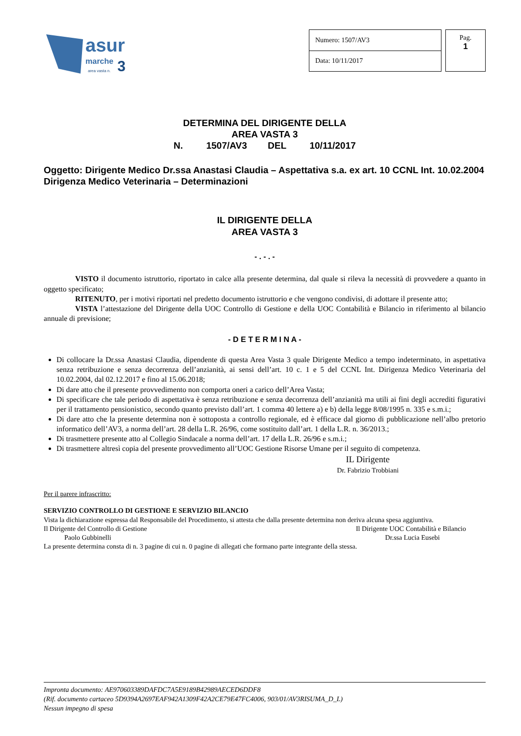asur
marche
3
area vasta n.
| Numero: 1507/AV3 |
| Data: 10/11/2017 |
Pag.
1
DETERMINA DEL DIRIGENTE DELLA
AREA VASTA 3
N. 1507/AV3 DEL 10/11/2017
Oggetto: Dirigente Medico Dr.ssa Anastasi Claudia – Aspettativa s.a. ex art. 10 CCNL Int. 10.02.2004 Dirigenza Medico Veterinaria – Determinazioni
IL DIRIGENTE DELLA
AREA VASTA 3
- . - . -
VISTO il documento istruttorio, riportato in calce alla presente determina, dal quale si rileva la necessità di provvedere a quanto in oggetto specificato;
RITENUTO, per i motivi riportati nel predetto documento istruttorio e che vengono condivisi, di adottare il presente atto;
VISTA l’attestazione del Dirigente della UOC Controllo di Gestione e della UOC Contabilità e Bilancio in riferimento al bilancio annuale di previsione;
- D E T E R M I N A -
Di collocare la Dr.ssa Anastasi Claudia, dipendente di questa Area Vasta 3 quale Dirigente Medico a tempo indeterminato, in aspettativa senza retribuzione e senza decorrenza dell’anzianità, ai sensi dell’art. 10 c. 1 e 5 del CCNL Int. Dirigenza Medico Veterinaria del 10.02.2004, dal 02.12.2017 e fino al 15.06.2018;
Di dare atto che il presente provvedimento non comporta oneri a carico dell’Area Vasta;
Di specificare che tale periodo di aspettativa è senza retribuzione e senza decorrenza dell’anzianità ma utili ai fini degli accrediti figurativi per il trattamento pensionistico, secondo quanto previsto dall’art. 1 comma 40 lettere a) e b) della legge 8/08/1995 n. 335 e s.m.i.;
Di dare atto che la presente determina non è sottoposta a controllo regionale, ed è efficace dal giorno di pubblicazione nell’albo pretorio informatico dell’AV3, a norma dell’art. 28 della L.R. 26/96, come sostituito dall’art. 1 della L.R. n. 36/2013.;
Di trasmettere presente atto al Collegio Sindacale a norma dell’art. 17 della L.R. 26/96 e s.m.i.;
Di trasmettere altresì copia del presente provvedimento all’UOC Gestione Risorse Umane per il seguito di competenza.
IL Dirigente
Dr. Fabrizio Trobbiani
Per il parere infrascritto:
SERVIZIO CONTROLLO DI GESTIONE E SERVIZIO BILANCIO
Vista la dichiarazione espressa dal Responsabile del Procedimento, si attesta che dalla presente determina non deriva alcuna spesa aggiuntiva.
Il Dirigente del Controllo di Gestione
Paolo Gubbinelli
Il Dirigente UOC Contabilità e Bilancio
Dr.ssa Lucia Eusebi
La presente determina consta di n. 3 pagine di cui n. 0 pagine di allegati che formano parte integrante della stessa.
Impronta documento: AE970603389DAFDC7A5E9189B42989AECED6DDF8
(Rif. documento cartaceo 5D9394A2697EAF942A1309F42A2CE79E47FC4006, 903/01/AV3RISUMA_D_L)
Nessun impegno di spesa